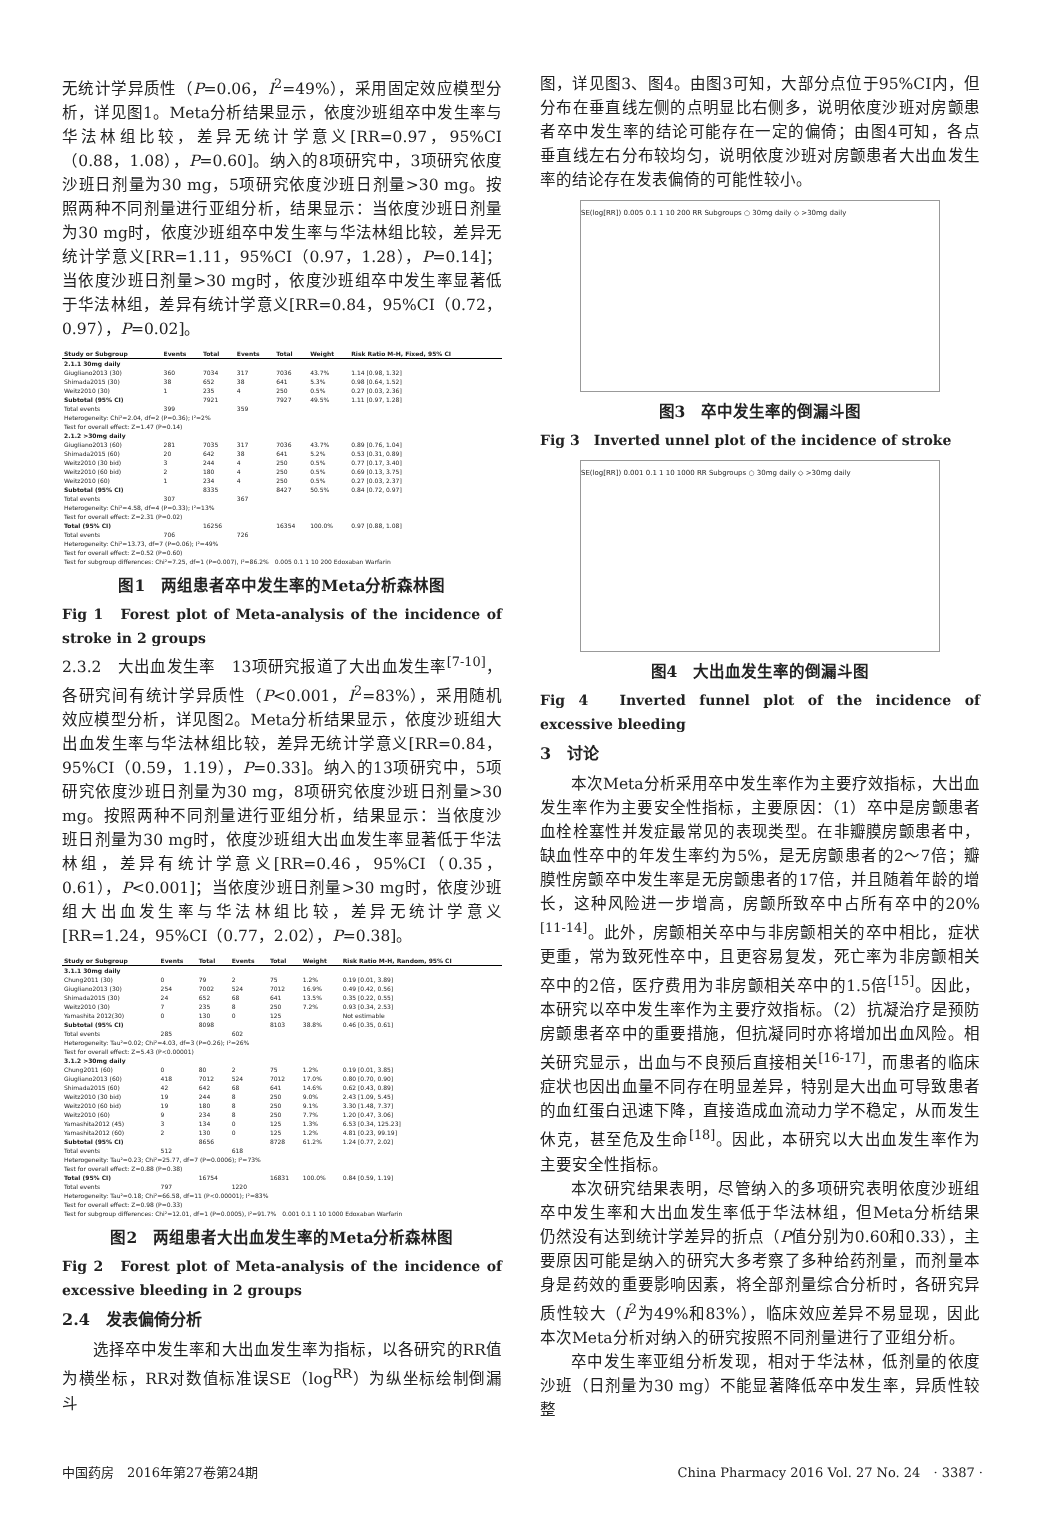无统计学异质性（P=0.06，I<sup>2</sup>=49%），采用固定效应模型分析，详见图1。Meta分析结果显示，依度沙班组卒中发生率与华法林组比较，差异无统计学意义[RR=0.97，95%CI（0.88，1.08），P=0.60]。纳入的8项研究中，3项研究依度沙班日剂量为30 mg，5项研究依度沙班日剂量>30 mg。按照两种不同剂量进行亚组分析，结果显示：当依度沙班日剂量为30 mg时，依度沙班组卒中发生率与华法林组比较，差异无统计学意义[RR=1.11，95%CI（0.97，1.28），P=0.14]；当依度沙班日剂量>30 mg时，依度沙班组卒中发生率显著低于华法林组，差异有统计学意义[RR=0.84，95%CI（0.72，0.97），P=0.02]。
| Study or Subgroup | Events | Total | Events | Total | Weight | Risk Ratio M-H, Fixed, 95% CI |
| --- | --- | --- | --- | --- | --- | --- |
| 2.1.1 30mg daily | | | | | | |
| Giugliano2013 (30) | 360 | 7034 | 317 | 7036 | 43.7% | 1.14 [0.98, 1.32] |
| Shimada2015 (30) | 38 | 652 | 38 | 641 | 5.3% | 0.98 [0.64, 1.52] |
| Weitz2010 (30) | 1 | 235 | 4 | 250 | 0.5% | 0.27 [0.03, 2.36] |
| Subtotal (95% CI) | | 7921 | | 7927 | 49.5% | 1.11 [0.97, 1.28] |
| Total events | 399 | | 359 | | | |
| Heterogeneity: Chi²=2.04, df=2 (P=0.36); I²=2% | | | | | | |
| Test for overall effect: Z=1.47 (P=0.14) | | | | | | |
| 2.1.2 >30mg daily | | | | | | |
| Giugliano2013 (60) | 281 | 7035 | 317 | 7036 | 43.7% | 0.89 [0.76, 1.04] |
| Shimada2015 (60) | 20 | 642 | 38 | 641 | 5.2% | 0.53 [0.31, 0.89] |
| Weitz2010 (30 bid) | 3 | 244 | 4 | 250 | 0.5% | 0.77 [0.17, 3.40] |
| Weitz2010 (60 bid) | 2 | 180 | 4 | 250 | 0.5% | 0.69 [0.13, 3.75] |
| Weitz2010 (60) | 1 | 234 | 4 | 250 | 0.5% | 0.27 [0.03, 2.37] |
| Subtotal (95% CI) | | 8335 | | 8427 | 50.5% | 0.84 [0.72, 0.97] |
| Total events | 307 | | 367 | | | |
| Heterogeneity: Chi²=4.58, df=4 (P=0.33); I²=13% | | | | | | |
| Test for overall effect: Z=2.31 (P=0.02) | | | | | | |
| Total (95% CI) | | 16256 | | 16354 | 100.0% | 0.97 [0.88, 1.08] |
| Total events | 706 | | 726 | | | |
| Heterogeneity: Chi²=13.73, df=7 (P=0.06); I²=49% | | | | | | |
| Test for overall effect: Z=0.52 (P=0.60) | | | | | | |
| Test for subgroup differences: Chi²=7.25, df=1 (P=0.007), I²=86.2% 0.005 0.1 1 10 200 Edoxaban Warfarin | | | | | | |
图1　两组患者卒中发生率的Meta分析森林图
Fig 1　Forest plot of Meta-analysis of the incidence of stroke in 2 groups
2.3.2　大出血发生率　13项研究报道了大出血发生率<sup>[7-10]</sup>，各研究间有统计学异质性（P<0.001，I<sup>2</sup>=83%），采用随机效应模型分析，详见图2。Meta分析结果显示，依度沙班组大出血发生率与华法林组比较，差异无统计学意义[RR=0.84，95%CI（0.59，1.19），P=0.33]。纳入的13项研究中，5项研究依度沙班日剂量为30 mg，8项研究依度沙班日剂量>30 mg。按照两种不同剂量进行亚组分析，结果显示：当依度沙班日剂量为30 mg时，依度沙班组大出血发生率显著低于华法林组，差异有统计学意义[RR=0.46，95%CI（0.35，0.61），P<0.001]；当依度沙班日剂量>30 mg时，依度沙班组大出血发生率与华法林组比较，差异无统计学意义[RR=1.24，95%CI（0.77，2.02），P=0.38]。
| Study or Subgroup | Events | Total | Events | Total | Weight | Risk Ratio M-H, Random, 95% CI |
| --- | --- | --- | --- | --- | --- | --- |
| 3.1.1 30mg daily | | | | | | |
| Chung2011 (30) | 0 | 79 | 2 | 75 | 1.2% | 0.19 [0.01, 3.89] |
| Giugliano2013 (30) | 254 | 7002 | 524 | 7012 | 16.9% | 0.49 [0.42, 0.56] |
| Shimada2015 (30) | 24 | 652 | 68 | 641 | 13.5% | 0.35 [0.22, 0.55] |
| Weitz2010 (30) | 7 | 235 | 8 | 250 | 7.2% | 0.93 [0.34, 2.53] |
| Yamashita 2012(30) | 0 | 130 | 0 | 125 | | Not estimable |
| Subtotal (95% CI) | | 8098 | | 8103 | 38.8% | 0.46 [0.35, 0.61] |
| Total events | 285 | | 602 | | | |
| Heterogeneity: Tau²=0.02; Chi²=4.03, df=3 (P=0.26); I²=26% | | | | | | |
| Test for overall effect: Z=5.43 (P<0.00001) | | | | | | |
| 3.1.2 >30mg daily | | | | | | |
| Chung2011 (60) | 0 | 80 | 2 | 75 | 1.2% | 0.19 [0.01, 3.85] |
| Giugliano2013 (60) | 418 | 7012 | 524 | 7012 | 17.0% | 0.80 [0.70, 0.90] |
| Shimada2015 (60) | 42 | 642 | 68 | 641 | 14.6% | 0.62 [0.43, 0.89] |
| Weitz2010 (30 bid) | 19 | 244 | 8 | 250 | 9.0% | 2.43 [1.09, 5.45] |
| Weitz2010 (60 bid) | 19 | 180 | 8 | 250 | 9.1% | 3.30 [1.48, 7.37] |
| Weitz2010 (60) | 9 | 234 | 8 | 250 | 7.7% | 1.20 [0.47, 3.06] |
| Yamashita2012 (45) | 3 | 134 | 0 | 125 | 1.3% | 6.53 [0.34, 125.23] |
| Yamashita2012 (60) | 2 | 130 | 0 | 125 | 1.2% | 4.81 [0.23, 99.19] |
| Subtotal (95% CI) | | 8656 | | 8728 | 61.2% | 1.24 [0.77, 2.02] |
| Total events | 512 | | 618 | | | |
| Heterogeneity: Tau²=0.23; Chi²=25.77, df=7 (P=0.0006); I²=73% | | | | | | |
| Test for overall effect: Z=0.88 (P=0.38) | | | | | | |
| Total (95% CI) | | 16754 | | 16831 | 100.0% | 0.84 [0.59, 1.19] |
| Total events | 797 | | 1220 | | | |
| Heterogeneity: Tau²=0.18; Chi²=66.58, df=11 (P<0.00001); I²=83% | | | | | | |
| Test for overall effect: Z=0.98 (P=0.33) | | | | | | |
| Test for subgroup differences: Chi²=12.01, df=1 (P=0.0005), I²=91.7% 0.001 0.1 1 10 1000 Edoxaban Warfarin | | | | | | |
图2　两组患者大出血发生率的Meta分析森林图
Fig 2　Forest plot of Meta-analysis of the incidence of excessive bleeding in 2 groups
2.4　发表偏倚分析
选择卒中发生率和大出血发生率为指标，以各研究的RR值为横坐标，RR对数值标准误SE（log<sup>RR</sup>）为纵坐标绘制倒漏斗
图，详见图3、图4。由图3可知，大部分点位于95%CI内，但分布在垂直线左侧的点明显比右侧多，说明依度沙班对房颤患者卒中发生率的结论可能存在一定的偏倚；由图4可知，各点垂直线左右分布较均匀，说明依度沙班对房颤患者大出血发生率的结论存在发表偏倚的可能性较小。
SE(log[RR]) 0.005 0.1 1 10 200 RR Subgroups ○ 30mg daily ◇ >30mg daily
图3　卒中发生率的倒漏斗图
Fig 3　Inverted unnel plot of the incidence of stroke
SE(log[RR]) 0.001 0.1 1 10 1000 RR Subgroups ○ 30mg daily ◇ >30mg daily
图4　大出血发生率的倒漏斗图
Fig 4　Inverted funnel plot of the incidence of excessive bleeding
3　讨论
本次Meta分析采用卒中发生率作为主要疗效指标，大出血发生率作为主要安全性指标，主要原因：（1）卒中是房颤患者血栓栓塞性并发症最常见的表现类型。在非瓣膜房颤患者中，缺血性卒中的年发生率约为5%，是无房颤患者的2～7倍；瓣膜性房颤卒中发生率是无房颤患者的17倍，并且随着年龄的增长，这种风险进一步增高，房颤所致卒中占所有卒中的20%<sup>[11-14]</sup>。此外，房颤相关卒中与非房颤相关的卒中相比，症状更重，常为致死性卒中，且更容易复发，死亡率为非房颤相关卒中的2倍，医疗费用为非房颤相关卒中的1.5倍<sup>[15]</sup>。因此，本研究以卒中发生率作为主要疗效指标。（2）抗凝治疗是预防房颤患者卒中的重要措施，但抗凝同时亦将增加出血风险。相关研究显示，出血与不良预后直接相关<sup>[16-17]</sup>，而患者的临床症状也因出血量不同存在明显差异，特别是大出血可导致患者的血红蛋白迅速下降，直接造成血流动力学不稳定，从而发生休克，甚至危及生命<sup>[18]</sup>。因此，本研究以大出血发生率作为主要安全性指标。
本次研究结果表明，尽管纳入的多项研究表明依度沙班组卒中发生率和大出血发生率低于华法林组，但Meta分析结果仍然没有达到统计学差异的折点（P值分别为0.60和0.33），主要原因可能是纳入的研究大多考察了多种给药剂量，而剂量本身是药效的重要影响因素，将全部剂量综合分析时，各研究异质性较大（I<sup>2</sup>为49%和83%），临床效应差异不易显现，因此本次Meta分析对纳入的研究按照不同剂量进行了亚组分析。
卒中发生率亚组分析发现，相对于华法林，低剂量的依度沙班（日剂量为30 mg）不能显著降低卒中发生率，异质性较整
中国药房　2016年第27卷第24期 China Pharmacy 2016 Vol. 27 No. 24　· 3387 ·